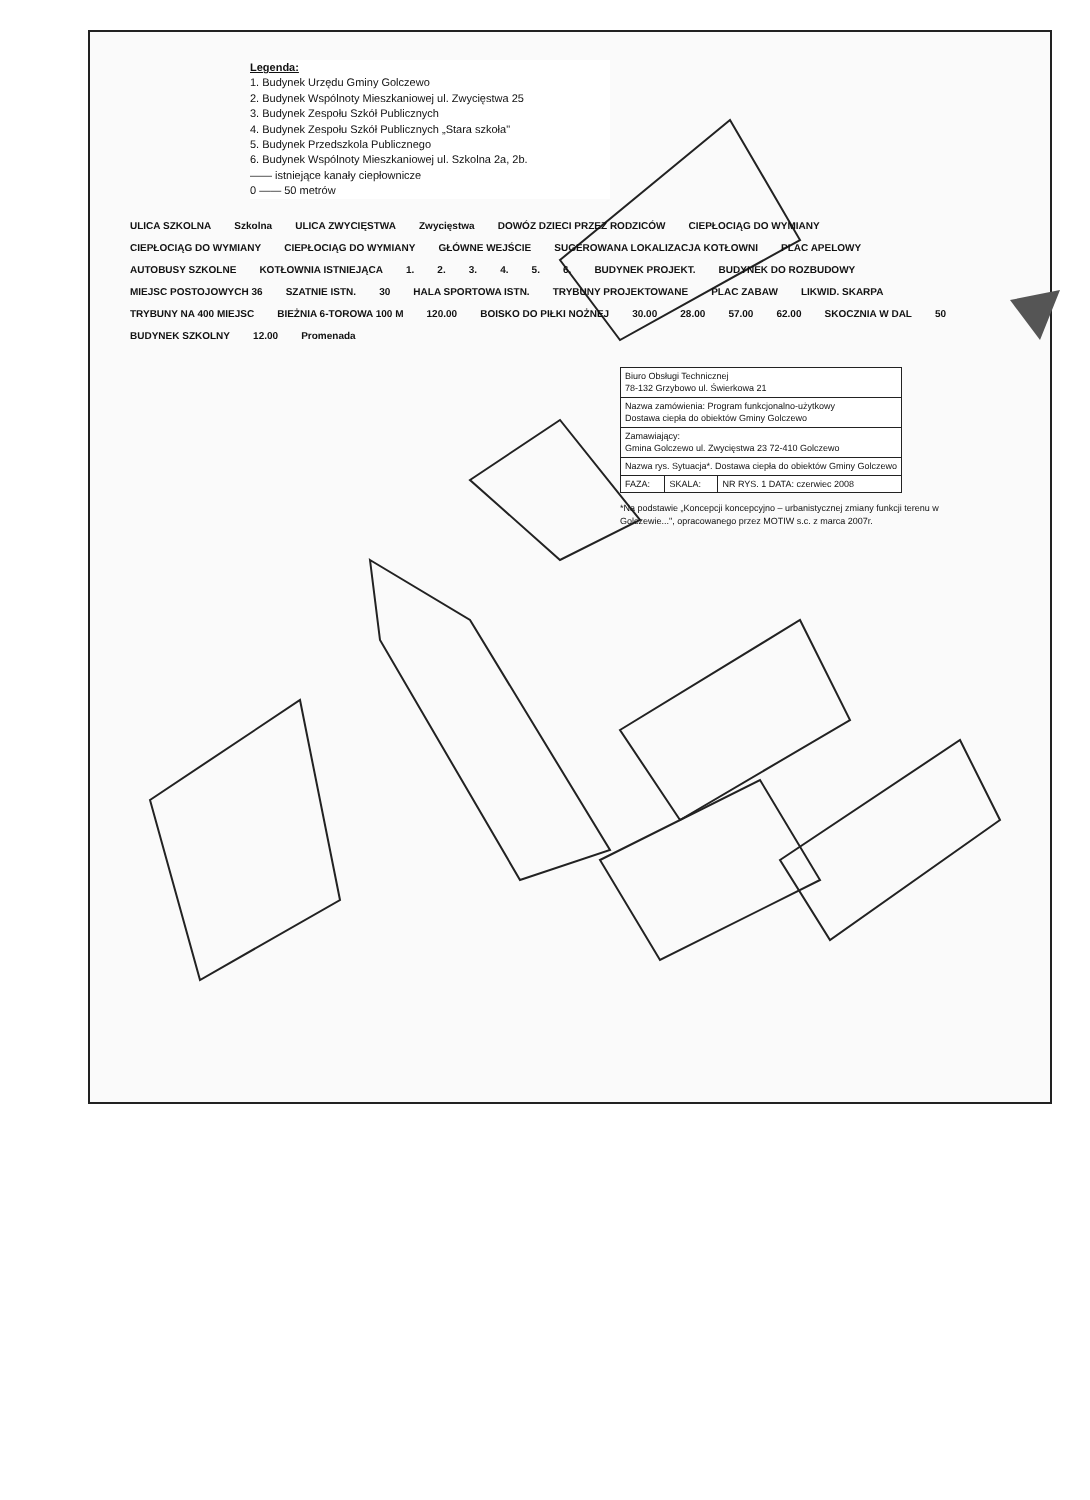Legenda:
1. Budynek Urzędu Gminy Golczewo
2. Budynek Wspólnoty Mieszkaniowej ul. Zwycięstwa 25
3. Budynek Zespołu Szkół Publicznych
4. Budynek Zespołu Szkół Publicznych „Stara szkoła"
5. Budynek Przedszkola Publicznego
6. Budynek Wspólnoty Mieszkaniowej ul. Szkolna 2a, 2b.
—— istniejące kanały ciepłownicze
0 —— 50 metrów
ULICA SZKOLNA Szkolna ULICA ZWYCIĘSTWA Zwycięstwa DOWÓZ DZIECI PRZEZ RODZICÓW CIEPŁOCIĄG DO WYMIANY CIEPŁOCIĄG DO WYMIANY CIEPŁOCIĄG DO WYMIANY GŁÓWNE WEJŚCIE SUGEROWANA LOKALIZACJA KOTŁOWNI PLAC APELOWY AUTOBUSY SZKOLNE KOTŁOWNIA ISTNIEJĄCA 1. 2. 3. 4. 5. 6. BUDYNEK PROJEKT. BUDYNEK DO ROZBUDOWY MIEJSC POSTOJOWYCH 36 SZATNIE ISTN. 30 HALA SPORTOWA ISTN. TRYBUNY PROJEKTOWANE PLAC ZABAW LIKWID. SKARPA TRYBUNY NA 400 MIEJSC BIEŻNIA 6-TOROWA 100 M 120.00 BOISKO DO PIŁKI NOŻNEJ 30.00 28.00 57.00 62.00 SKOCZNIA W DAL 50 BUDYNEK SZKOLNY 12.00 Promenada
| Biuro Obsługi Technicznej 78-132 Grzybowo ul. Świerkowa 21 | | |
| Nazwa zamówienia: Program funkcjonalno-użytkowy Dostawa ciepła do obiektów Gminy Golczewo | | |
| Zamawiający: Gmina Golczewo ul. Zwycięstwa 23 72-410 Golczewo | | |
| Nazwa rys. Sytuacja*. Dostawa ciepła do obiektów Gminy Golczewo | | |
| FAZA: | SKALA: | NR RYS. 1 DATA: czerwiec 2008 |
*Na podstawie „Koncepcji koncepcyjno – urbanistycznej zmiany funkcji terenu w Golczewie...", opracowanego przez MOTIW s.c. z marca 2007r.